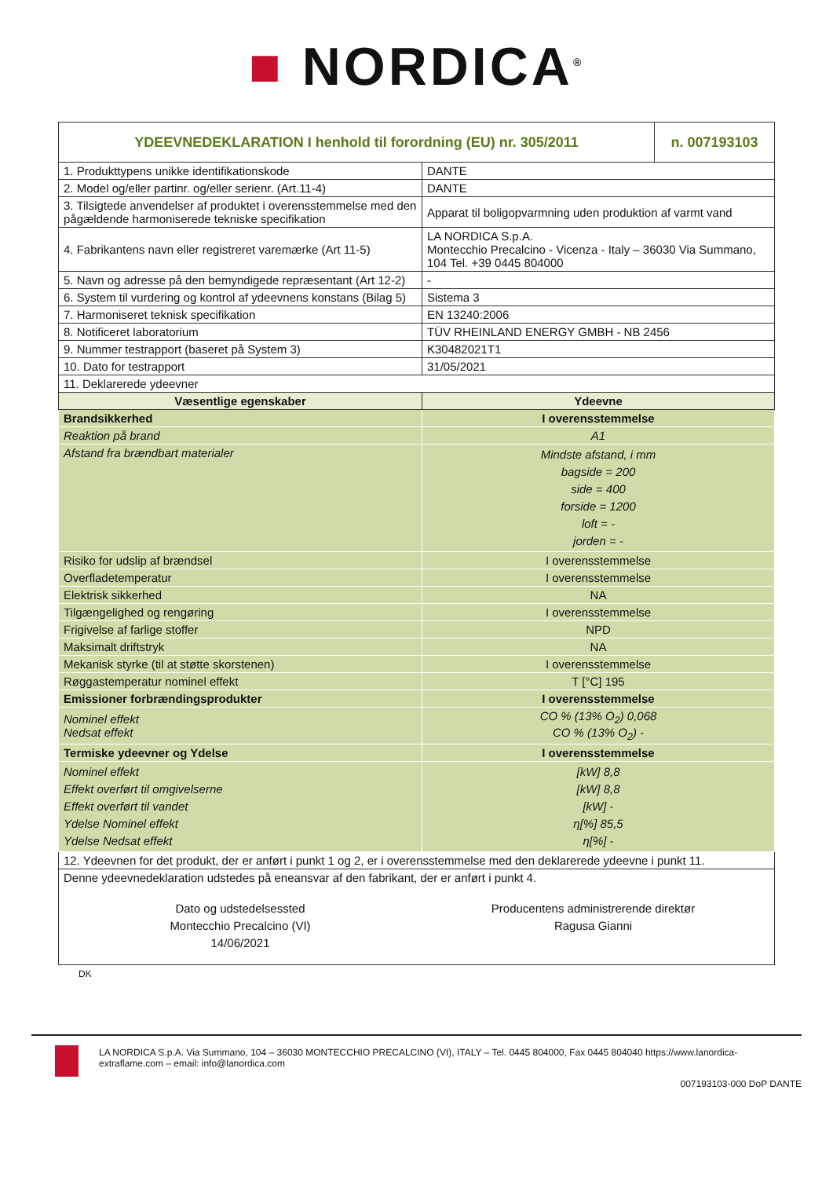■ NORDICA<sup>®</sup>
| YDEEVNEDEKLARATION I henhold til forordning (EU) nr. 305/2011 | | n. 007193103 |
| 1. Produkttypens unikke identifikationskode | DANTE | |
| 2. Model og/eller partinr. og/eller serienr. (Art.11-4) | DANTE | |
| 3. Tilsigtede anvendelser af produktet i overensstemmelse med den pågældende harmoniserede tekniske specifikation | Apparat til boligopvarmning uden produktion af varmt vand | |
| 4. Fabrikantens navn eller registreret varemærke (Art 11-5) | LA NORDICA S.p.A. Montecchio Precalcino - Vicenza - Italy – 36030 Via Summano, 104 Tel. +39 0445 804000 | |
| 5. Navn og adresse på den bemyndigede repræsentant (Art 12-2) | - | |
| 6. System til vurdering og kontrol af ydeevnens konstans (Bilag 5) | Sistema 3 | |
| 7. Harmoniseret teknisk specifikation | EN 13240:2006 | |
| 8. Notificeret laboratorium | TÜV RHEINLAND ENERGY GMBH - NB 2456 | |
| 9. Nummer testrapport (baseret på System 3) | K30482021T1 | |
| 10. Dato for testrapport | 31/05/2021 | |
| 11. Deklarerede ydeevner | | |
| Væsentlige egenskaber | Ydeevne | |
| Brandsikkerhed | I overensstemmelse | |
| Reaktion på brand | A1 | |
| Afstand fra brændbart materialer | Mindste afstand, i mm bagside = 200 side = 400 forside = 1200 loft = - jorden = - | |
| Risiko for udslip af brændsel | I overensstemmelse | |
| Overfladetemperatur | I overensstemmelse | |
| Elektrisk sikkerhed | NA | |
| Tilgængelighed og rengøring | I overensstemmelse | |
| Frigivelse af farlige stoffer | NPD | |
| Maksimalt driftstryk | NA | |
| Mekanisk styrke (til at støtte skorstenen) | I overensstemmelse | |
| Røggastemperatur nominel effekt | T [°C] 195 | |
| Emissioner forbrændingsprodukter | I overensstemmelse | |
| Nominel effekt Nedsat effekt | CO % (13% O<sub>2</sub>) 0,068 CO % (13% O<sub>2</sub>) - | |
| Termiske ydeevner og Ydelse | I overensstemmelse | |
| Nominel effekt Effekt overført til omgivelserne Effekt overført til vandet Ydelse Nominel effekt Ydelse Nedsat effekt | [kW] 8,8 [kW] 8,8 [kW] - η[%] 85,5 η[%] - | |
| 12. Ydeevnen for det produkt, der er anført i punkt 1 og 2, er i overensstemmelse med den deklarerede ydeevne i punkt 11. | | |
| Denne ydeevnedeklaration udstedes på eneansvar af den fabrikant, der er anført i punkt 4. Dato og udstedelsessted Montecchio Precalcino (VI) 14/06/2021 Producentens administrerende direktør Ragusa Gianni | | |
DK
LA NORDICA S.p.A. Via Summano, 104 – 36030 MONTECCHIO PRECALCINO (VI), ITALY – Tel. 0445 804000, Fax 0445 804040 https://www.lanordica-extraflame.com – email: info@lanordica.com
007193103-000 DoP DANTE